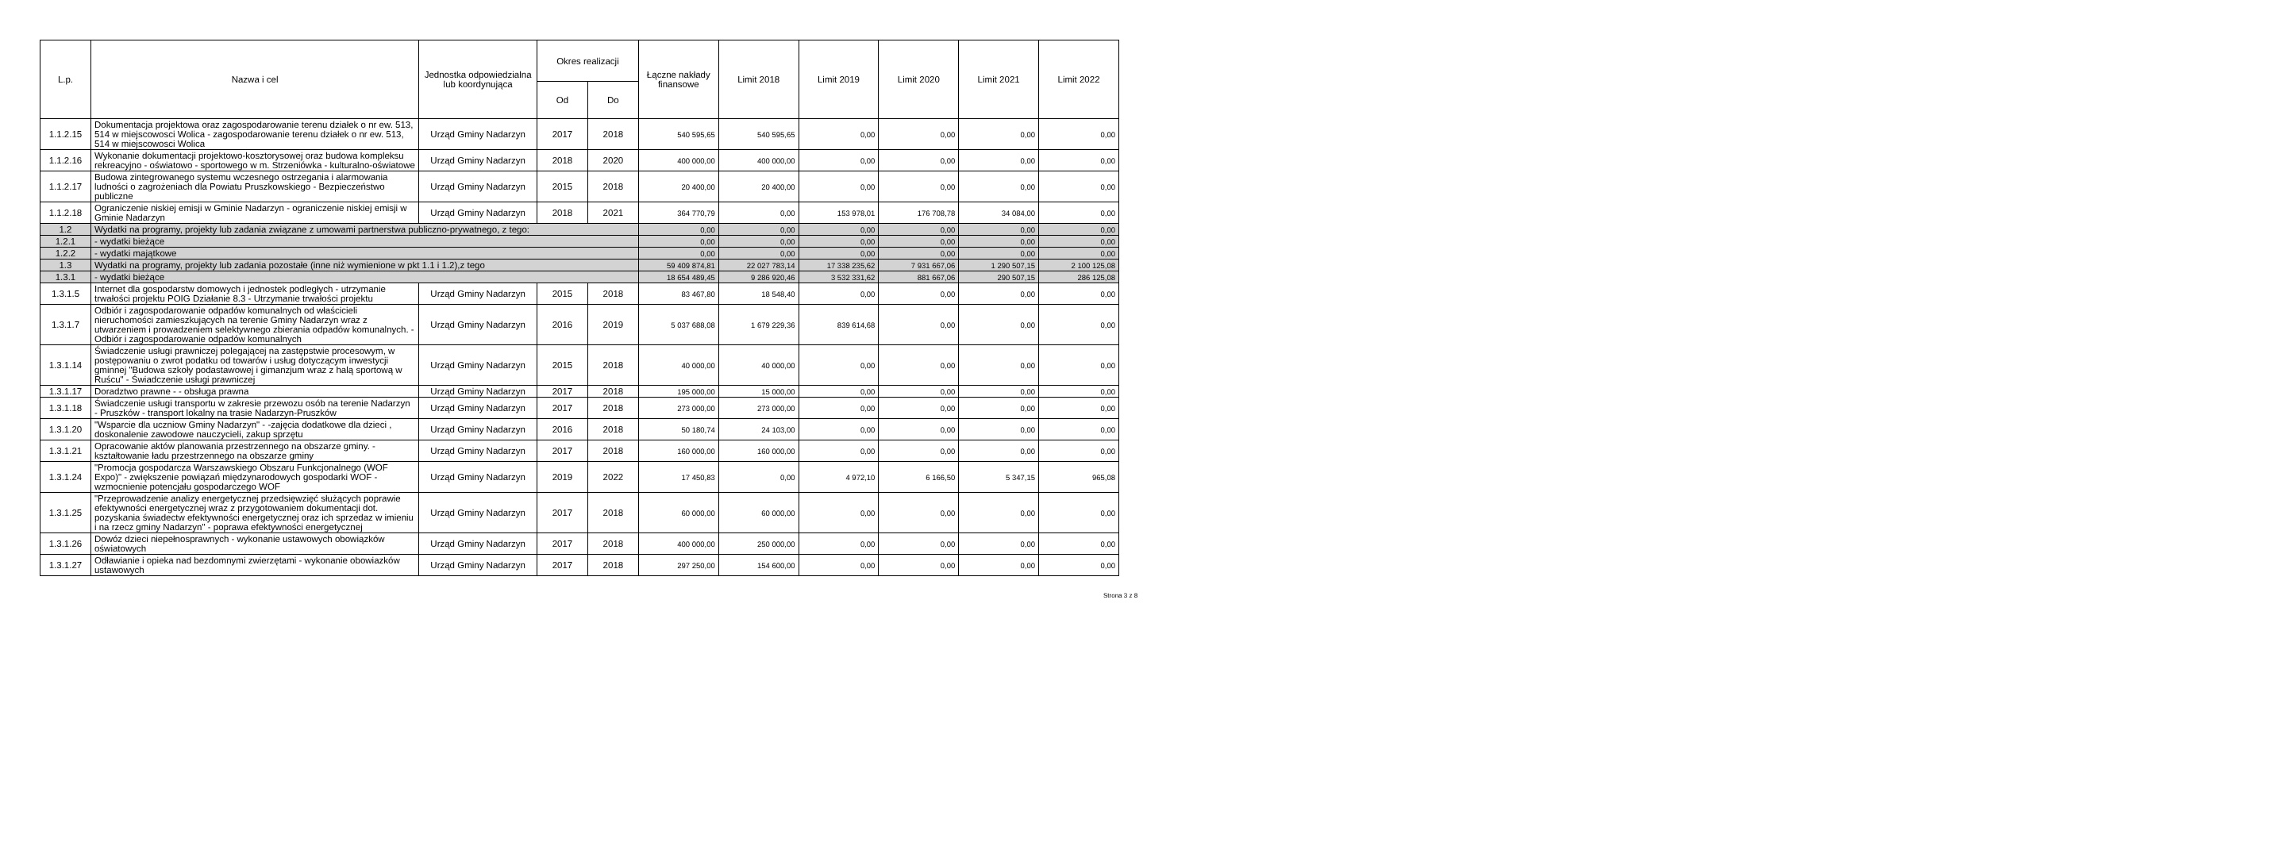| L.p. | Nazwa i cel | Jednostka odpowiedzialna lub koordynująca | Okres realizacji | | Łączne nakłady finansowe | Limit 2018 | Limit 2019 | Limit 2020 | Limit 2021 | Limit 2022 |
| --- | --- | --- | --- | --- | --- | --- | --- | --- | --- | --- |
| | | | Od | Do | | | | | | |
| 1.1.2.15 | Dokumentacja projektowa oraz zagospodarowanie terenu działek o nr ew. 513, 514 w miejscowosci Wolica - zagospodarowanie terenu działek o nr ew. 513, 514 w miejscowosci Wolica | Urząd Gminy Nadarzyn | 2017 | 2018 | 540 595,65 | 540 595,65 | 0,00 | 0,00 | 0,00 | 0,00 |
| 1.1.2.16 | Wykonanie dokumentacji projektowo-kosztorysowej oraz budowa kompleksu rekreacyjno - oświatowo - sportowego w m. Strzeniówka - kulturalno-oświatowe | Urząd Gminy Nadarzyn | 2018 | 2020 | 400 000,00 | 400 000,00 | 0,00 | 0,00 | 0,00 | 0,00 |
| 1.1.2.17 | Budowa zintegrowanego systemu wczesnego ostrzegania i alarmowania ludności o zagrożeniach dla Powiatu Pruszkowskiego - Bezpieczeństwo publiczne | Urząd Gminy Nadarzyn | 2015 | 2018 | 20 400,00 | 20 400,00 | 0,00 | 0,00 | 0,00 | 0,00 |
| 1.1.2.18 | Ograniczenie niskiej emisji w Gminie Nadarzyn - ograniczenie niskiej emisji w Gminie Nadarzyn | Urząd Gminy Nadarzyn | 2018 | 2021 | 364 770,79 | 0,00 | 153 978,01 | 176 708,78 | 34 084,00 | 0,00 |
| 1.2 | Wydatki na programy, projekty lub zadania związane z umowami partnerstwa publiczno-prywatnego, z tego: | | | | 0,00 | 0,00 | 0,00 | 0,00 | 0,00 | 0,00 |
| 1.2.1 | - wydatki bieżące | | | | 0,00 | 0,00 | 0,00 | 0,00 | 0,00 | 0,00 |
| 1.2.2 | - wydatki majątkowe | | | | 0,00 | 0,00 | 0,00 | 0,00 | 0,00 | 0,00 |
| 1.3 | Wydatki na programy, projekty lub zadania pozostałe (inne niż wymienione w pkt 1.1 i 1.2),z tego | | | | 59 409 874,81 | 22 027 783,14 | 17 338 235,62 | 7 931 667,06 | 1 290 507,15 | 2 100 125,08 |
| 1.3.1 | - wydatki bieżące | | | | 18 654 489,45 | 9 286 920,46 | 3 532 331,62 | 881 667,06 | 290 507,15 | 286 125,08 |
| 1.3.1.5 | Internet dla gospodarstw domowych i jednostek podległych - utrzymanie trwałości projektu POIG Działanie 8.3 - Utrzymanie trwałości projektu | Urząd Gminy Nadarzyn | 2015 | 2018 | 83 467,80 | 18 548,40 | 0,00 | 0,00 | 0,00 | 0,00 |
| 1.3.1.7 | Odbiór i zagospodarowanie odpadów komunalnych od właścicieli nieruchomości zamieszkujących na terenie Gminy Nadarzyn wraz z utwarzeniem i prowadzeniem selektywnego zbierania odpadów komunalnych. - Odbiór i zagospodarowanie odpadów komunalnych | Urząd Gminy Nadarzyn | 2016 | 2019 | 5 037 688,08 | 1 679 229,36 | 839 614,68 | 0,00 | 0,00 | 0,00 |
| 1.3.1.14 | Świadczenie usługi prawniczej polegającej na zastępstwie procesowym, w postępowaniu o zwrot podatku od towarów i usług dotyczącym inwestycji gminnej "Budowa szkoły podastawowej i gimanzjum wraz z halą sportową w Ruścu" - Świadczenie usługi prawniczej | Urząd Gminy Nadarzyn | 2015 | 2018 | 40 000,00 | 40 000,00 | 0,00 | 0,00 | 0,00 | 0,00 |
| 1.3.1.17 | Doradztwo prawne - - obsługa prawna | Urząd Gminy Nadarzyn | 2017 | 2018 | 195 000,00 | 15 000,00 | 0,00 | 0,00 | 0,00 | 0,00 |
| 1.3.1.18 | Świadczenie usługi transportu w zakresie przewozu osób na terenie Nadarzyn - Pruszków - transport lokalny na trasie Nadarzyn-Pruszków | Urząd Gminy Nadarzyn | 2017 | 2018 | 273 000,00 | 273 000,00 | 0,00 | 0,00 | 0,00 | 0,00 |
| 1.3.1.20 | "Wsparcie dla uczniow Gminy Nadarzyn" - -zajęcia dodatkowe dla dzieci , doskonalenie zawodowe nauczycieli, zakup sprzętu | Urząd Gminy Nadarzyn | 2016 | 2018 | 50 180,74 | 24 103,00 | 0,00 | 0,00 | 0,00 | 0,00 |
| 1.3.1.21 | Opracowanie aktów planowania przestrzennego na obszarze gminy. - kształtowanie ładu przestrzennego na obszarze gminy | Urząd Gminy Nadarzyn | 2017 | 2018 | 160 000,00 | 160 000,00 | 0,00 | 0,00 | 0,00 | 0,00 |
| 1.3.1.24 | "Promocja gospodarcza Warszawskiego Obszaru Funkcjonalnego (WOF Expo)" - zwiększenie powiązań międzynarodowych gospodarki WOF - wzmocnienie potencjału gospodarczego WOF | Urząd Gminy Nadarzyn | 2019 | 2022 | 17 450,83 | 0,00 | 4 972,10 | 6 166,50 | 5 347,15 | 965,08 |
| 1.3.1.25 | "Przeprowadzenie analizy energetycznej przedsięwzięć służących poprawie efektywności energetycznej wraz z przygotowaniem dokumentacji dot. pozyskania świadectw efektywności energetycznej oraz ich sprzedaz w imieniu i na rzecz gminy Nadarzyn" - poprawa efektywności energetycznej | Urząd Gminy Nadarzyn | 2017 | 2018 | 60 000,00 | 60 000,00 | 0,00 | 0,00 | 0,00 | 0,00 |
| 1.3.1.26 | Dowóz dzieci niepełnosprawnych - wykonanie ustawowych obowiązków oświatowych | Urząd Gminy Nadarzyn | 2017 | 2018 | 400 000,00 | 250 000,00 | 0,00 | 0,00 | 0,00 | 0,00 |
| 1.3.1.27 | Odławianie i opieka nad bezdomnymi zwierzętami - wykonanie obowiazków ustawowych | Urząd Gminy Nadarzyn | 2017 | 2018 | 297 250,00 | 154 600,00 | 0,00 | 0,00 | 0,00 | 0,00 |
Strona 3 z 8